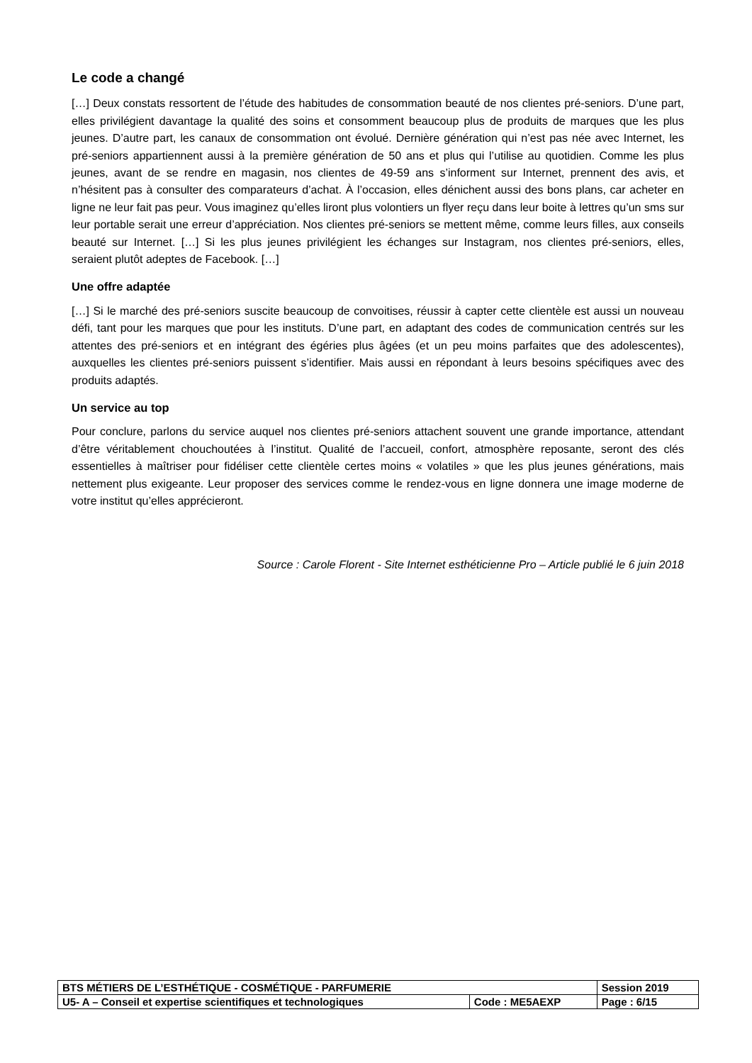Le code a changé
[…] Deux constats ressortent de l’étude des habitudes de consommation beauté de nos clientes pré-seniors. D’une part, elles privilégient davantage la qualité des soins et consomment beaucoup plus de produits de marques que les plus jeunes. D’autre part, les canaux de consommation ont évolué. Dernière génération qui n’est pas née avec Internet, les pré-seniors appartiennent aussi à la première génération de 50 ans et plus qui l’utilise au quotidien. Comme les plus jeunes, avant de se rendre en magasin, nos clientes de 49-59 ans s’informent sur Internet, prennent des avis, et n’hésitent pas à consulter des comparateurs d’achat. À l’occasion, elles dénichent aussi des bons plans, car acheter en ligne ne leur fait pas peur. Vous imaginez qu’elles liront plus volontiers un flyer reçu dans leur boite à lettres qu’un sms sur leur portable serait une erreur d’appréciation. Nos clientes pré-seniors se mettent même, comme leurs filles, aux conseils beauté sur Internet. […] Si les plus jeunes privilégient les échanges sur Instagram, nos clientes pré-seniors, elles, seraient plutôt adeptes de Facebook. […]
Une offre adaptée
[…] Si le marché des pré-seniors suscite beaucoup de convoitises, réussir à capter cette clientèle est aussi un nouveau défi, tant pour les marques que pour les instituts. D’une part, en adaptant des codes de communication centrés sur les attentes des pré-seniors et en intégrant des égéries plus âgées (et un peu moins parfaites que des adolescentes), auxquelles les clientes pré-seniors puissent s’identifier. Mais aussi en répondant à leurs besoins spécifiques avec des produits adaptés.
Un service au top
Pour conclure, parlons du service auquel nos clientes pré-seniors attachent souvent une grande importance, attendant d’être véritablement chouchoutées à l’institut. Qualité de l’accueil, confort, atmosphère reposante, seront des clés essentielles à maîtriser pour fidéliser cette clientèle certes moins « volatiles » que les plus jeunes générations, mais nettement plus exigeante. Leur proposer des services comme le rendez-vous en ligne donnera une image moderne de votre institut qu’elles apprécieront.
Source : Carole Florent - Site Internet esthéticienne Pro – Article publié le 6 juin 2018
| BTS MÉTIERS DE L’ESTHÉTIQUE - COSMÉTIQUE - PARFUMERIE | | Session 2019 |
| U5- A – Conseil et expertise scientifiques et technologiques | Code : ME5AEXP | Page : 6/15 |